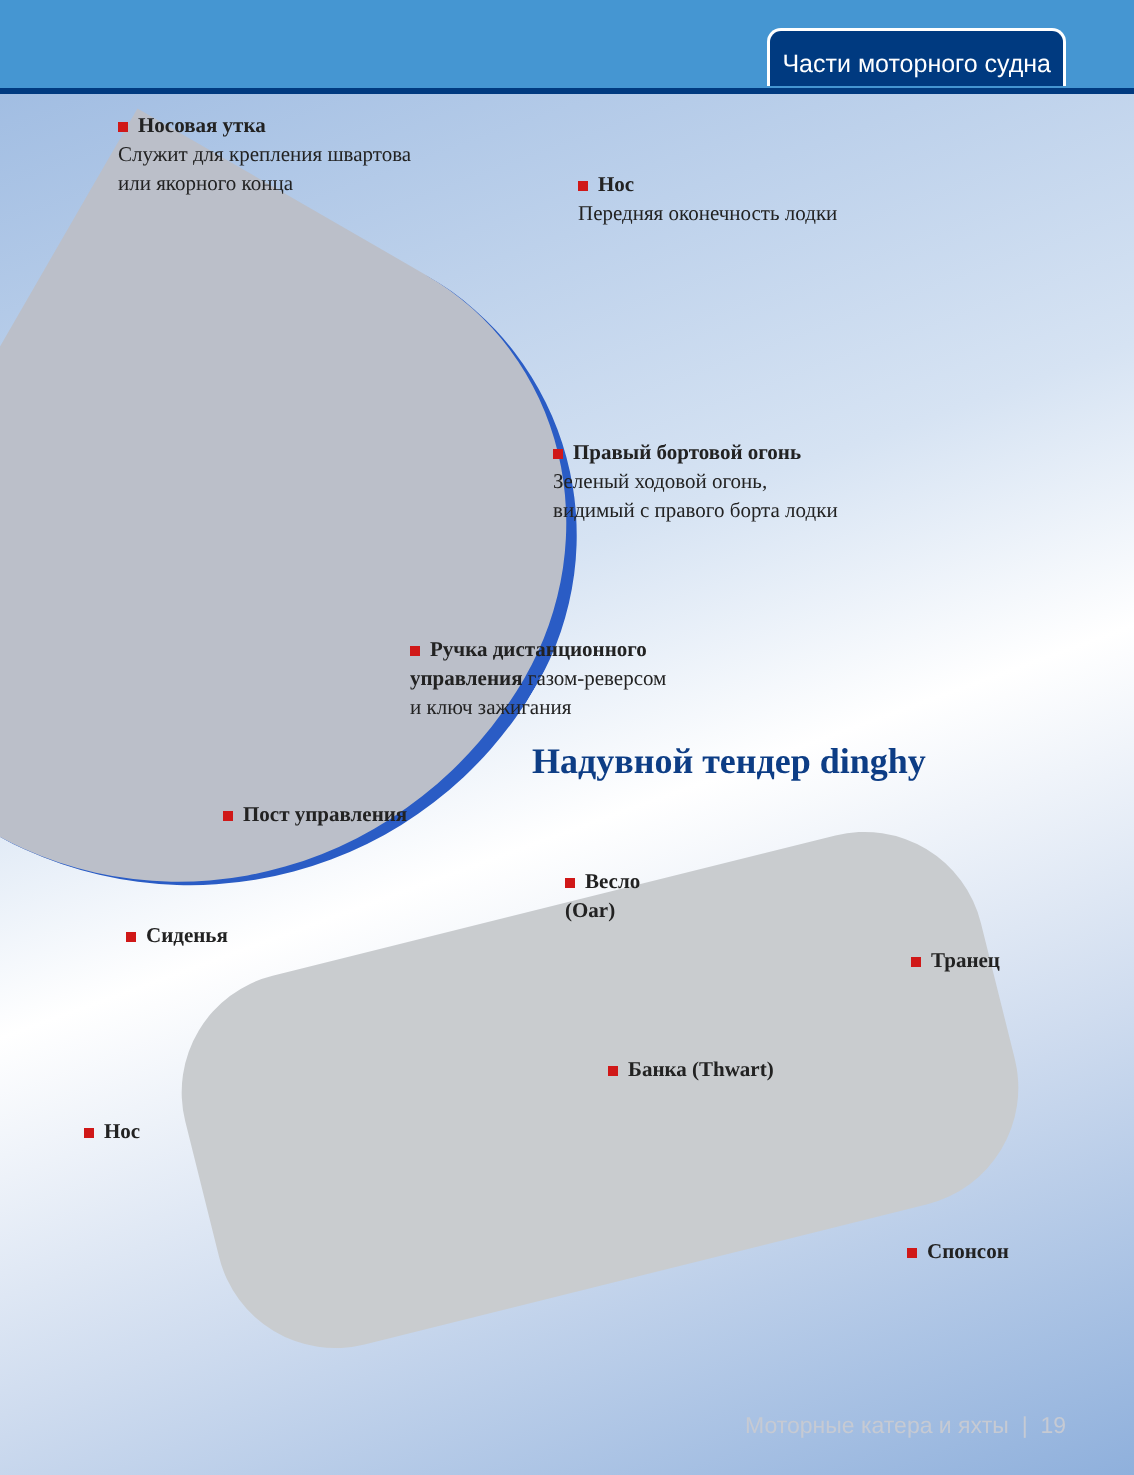Части моторного судна
Носовая утка
Служит для крепления швартова
или якорного конца
Нос
Передняя оконечность лодки
Правый бортовой огонь
Зеленый ходовой огонь,
видимый с правого борта лодки
Ручка дистанционного
управления газом-реверсом
и ключ зажигания
Надувной тендер dinghy
Пост управления
Весло
(Oar)
Сиденья
Транец
Банка (Thwart)
Нос
Спонсон
Моторные катера и яхты | 19